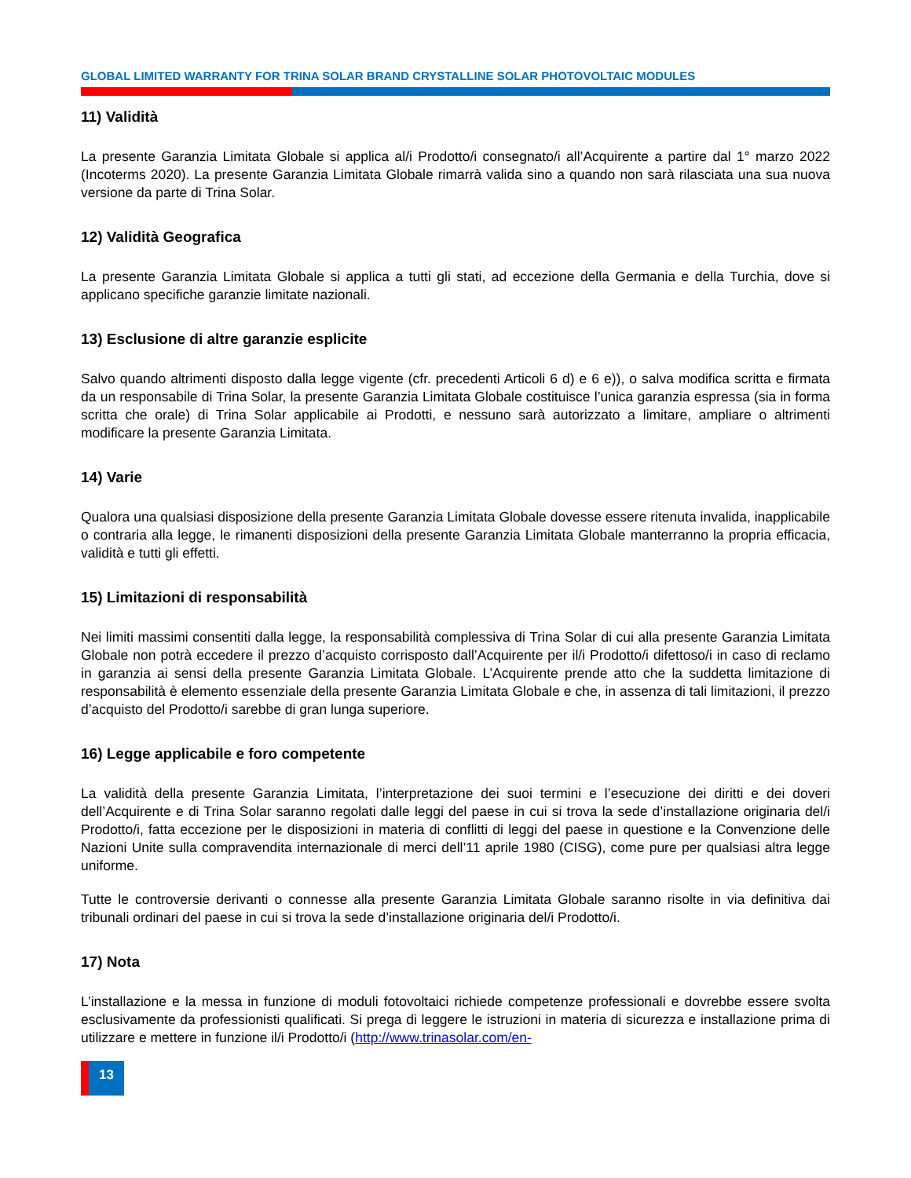GLOBAL LIMITED WARRANTY FOR TRINA SOLAR BRAND CRYSTALLINE SOLAR PHOTOVOLTAIC MODULES
11) Validità
La presente Garanzia Limitata Globale si applica al/i Prodotto/i consegnato/i all’Acquirente a partire dal 1° marzo 2022 (Incoterms 2020). La presente Garanzia Limitata Globale rimarrà valida sino a quando non sarà rilasciata una sua nuova versione da parte di Trina Solar.
12) Validità Geografica
La presente Garanzia Limitata Globale si applica a tutti gli stati, ad eccezione della Germania e della Turchia, dove si applicano specifiche garanzie limitate nazionali.
13) Esclusione di altre garanzie esplicite
Salvo quando altrimenti disposto dalla legge vigente (cfr. precedenti Articoli 6 d) e 6 e)), o salva modifica scritta e firmata da un responsabile di Trina Solar, la presente Garanzia Limitata Globale costituisce l’unica garanzia espressa (sia in forma scritta che orale) di Trina Solar applicabile ai Prodotti, e nessuno sarà autorizzato a limitare, ampliare o altrimenti modificare la presente Garanzia Limitata.
14) Varie
Qualora una qualsiasi disposizione della presente Garanzia Limitata Globale dovesse essere ritenuta invalida, inapplicabile o contraria alla legge, le rimanenti disposizioni della presente Garanzia Limitata Globale manterranno la propria efficacia, validità e tutti gli effetti.
15) Limitazioni di responsabilità
Nei limiti massimi consentiti dalla legge, la responsabilità complessiva di Trina Solar di cui alla presente Garanzia Limitata Globale non potrà eccedere il prezzo d’acquisto corrisposto dall’Acquirente per il/i Prodotto/i difettoso/i in caso di reclamo in garanzia ai sensi della presente Garanzia Limitata Globale. L’Acquirente prende atto che la suddetta limitazione di responsabilità è elemento essenziale della presente Garanzia Limitata Globale e che, in assenza di tali limitazioni, il prezzo d’acquisto del Prodotto/i sarebbe di gran lunga superiore.
16) Legge applicabile e foro competente
La validità della presente Garanzia Limitata, l’interpretazione dei suoi termini e l’esecuzione dei diritti e dei doveri dell’Acquirente e di Trina Solar saranno regolati dalle leggi del paese in cui si trova la sede d’installazione originaria del/i Prodotto/i, fatta eccezione per le disposizioni in materia di conflitti di leggi del paese in questione e la Convenzione delle Nazioni Unite sulla compravendita internazionale di merci dell’11 aprile 1980 (CISG), come pure per qualsiasi altra legge uniforme.
Tutte le controversie derivanti o connesse alla presente Garanzia Limitata Globale saranno risolte in via definitiva dai tribunali ordinari del paese in cui si trova la sede d’installazione originaria del/i Prodotto/i.
17) Nota
L’installazione e la messa in funzione di moduli fotovoltaici richiede competenze professionali e dovrebbe essere svolta esclusivamente da professionisti qualificati. Si prega di leggere le istruzioni in materia di sicurezza e installazione prima di utilizzare e mettere in funzione il/i Prodotto/i (http://www.trinasolar.com/en-
13